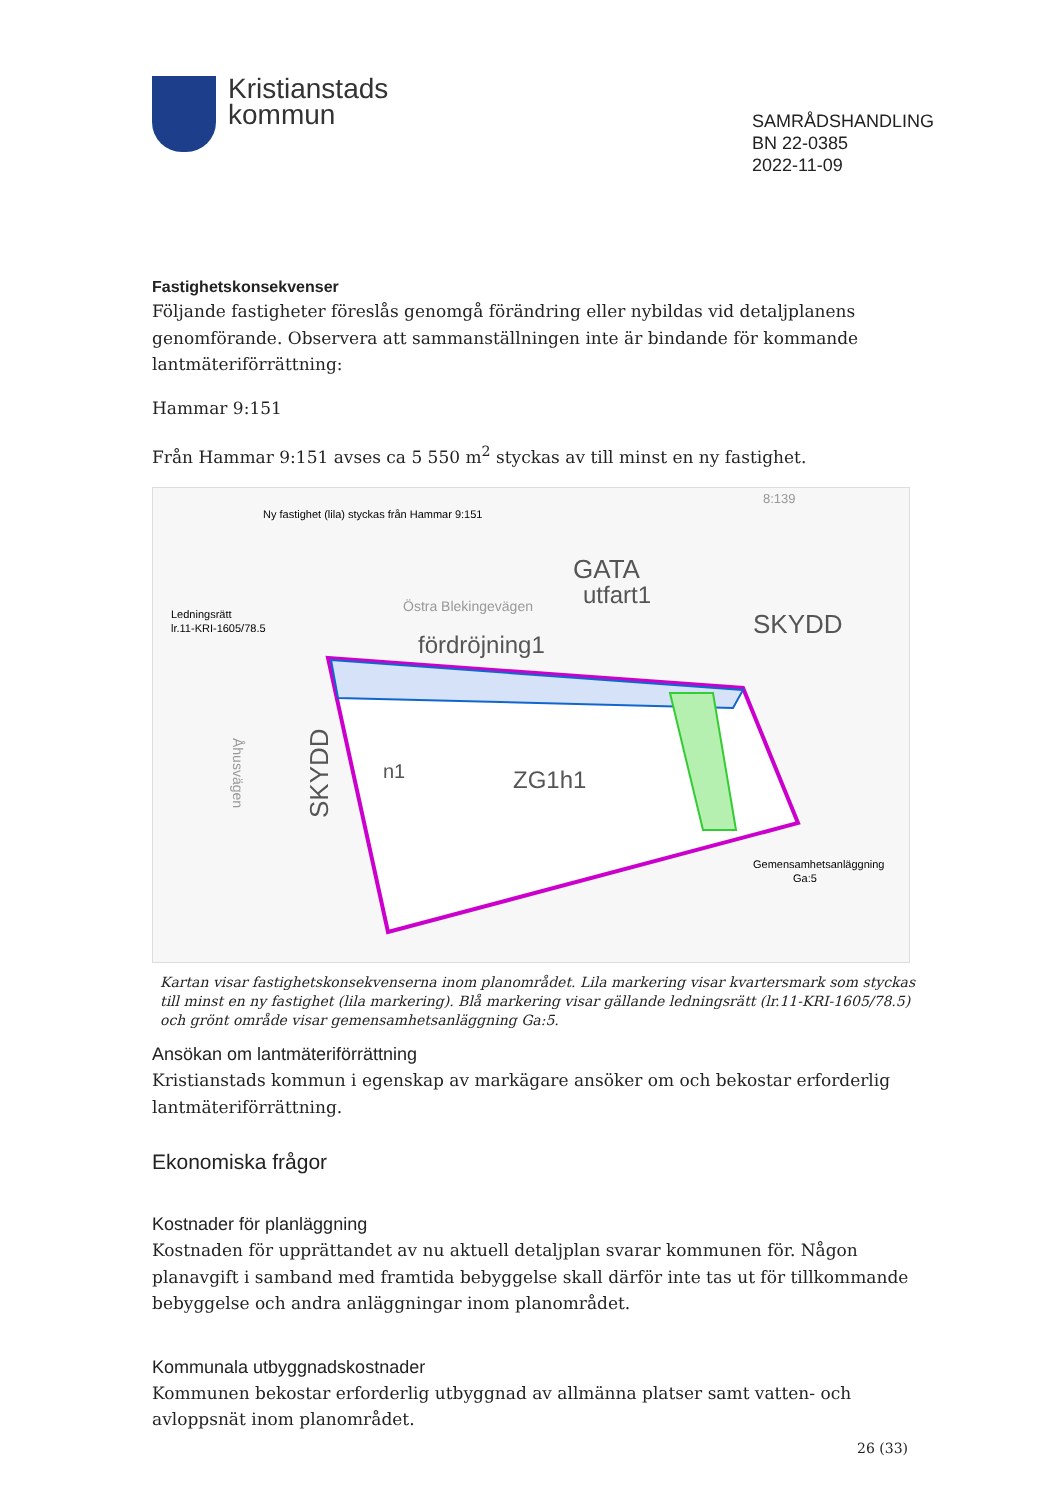Kristianstads
kommun
SAMRÅDSHANDLING
BN 22-0385
2022-11-09
Fastighetskonsekvenser
Följande fastigheter föreslås genomgå förändring eller nybildas vid detaljplanens genomförande. Observera att sammanställningen inte är bindande för kommande lantmäteriförrättning:
Hammar 9:151
Från Hammar 9:151 avses ca 5 550 m<sup>2</sup> styckas av till minst en ny fastighet.
Ny fastighet (lila) styckas från Hammar 9:151
Ledningsrätt
lr.11-KRI-1605/78.5
Östra Blekingevägen
GATA
utfart1
SKYDD
fördröjning1
ZG1h1
n1
Gemensamhetsanläggning
Ga:5
Åhusvägen
SKYDD
8:139
Kartan visar fastighetskonsekvenserna inom planområdet. Lila markering visar kvartersmark som styckas till minst en ny fastighet (lila markering). Blå markering visar gällande ledningsrätt (lr.11-KRI-1605/78.5) och grönt område visar gemensamhetsanläggning Ga:5.
Ansökan om lantmäteriförrättning
Kristianstads kommun i egenskap av markägare ansöker om och bekostar erforderlig lantmäteriförrättning.
Ekonomiska frågor
Kostnader för planläggning
Kostnaden för upprättandet av nu aktuell detaljplan svarar kommunen för. Någon planavgift i samband med framtida bebyggelse skall därför inte tas ut för tillkommande bebyggelse och andra anläggningar inom planområdet.
Kommunala utbyggnadskostnader
Kommunen bekostar erforderlig utbyggnad av allmänna platser samt vatten- och avloppsnät inom planområdet.
26 (33)